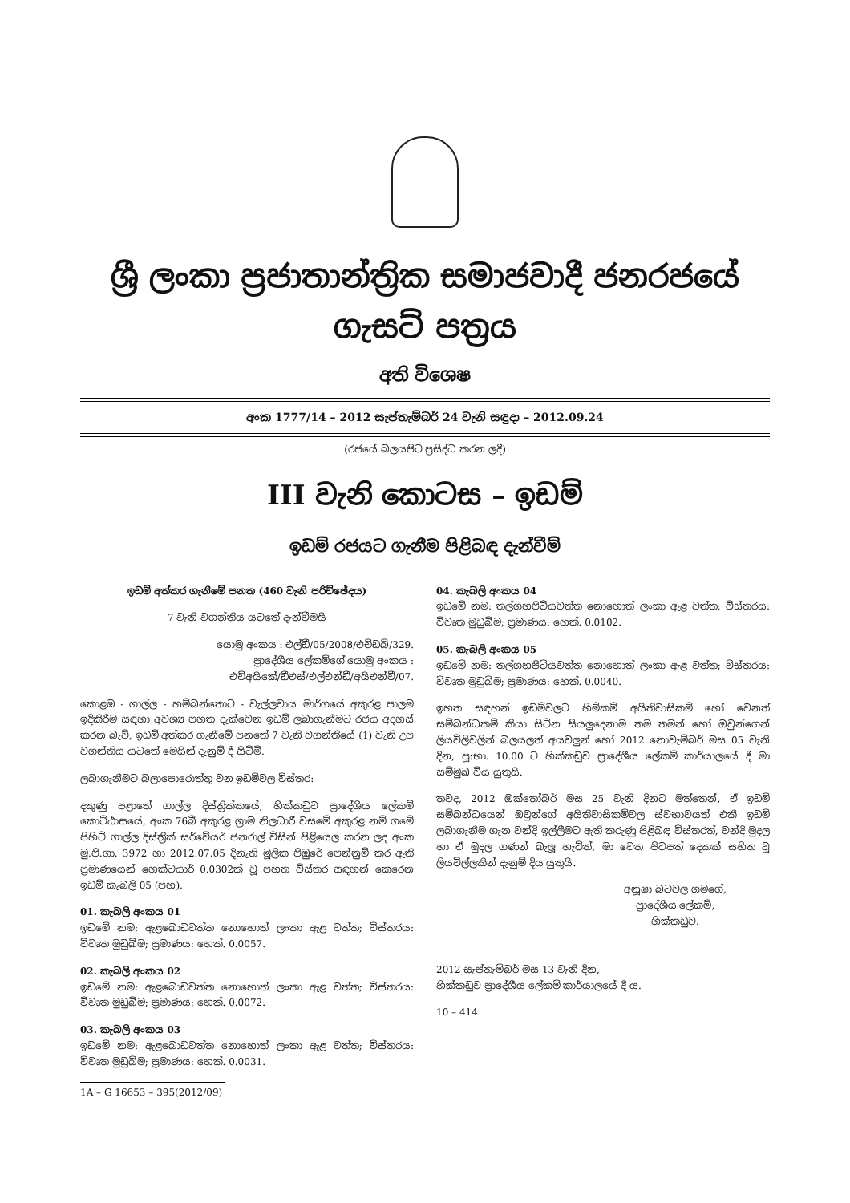ශ්‍රී ලංකා ප්‍රජාතාන්ත්‍රික සමාජවාදී ජනරජයේ ගැසට් පත්‍රය
අති විශෙෂ
අංක 1777/14 – 2012 සැප්තැම්බර් 24 වැනි සඳුදා – 2012.09.24
(රජයේ බලයපිට ප්‍රසිද්ධ කරන ලදී)
III වැනි කොටස – ඉඩම්
ඉඩම් රජයට ගැනීම පිළිබඳ දැන්වීම්
ඉඩම් අත්කර ගැනීමේ පනත (460 වැනි පරිච්ඡේදය)
7 වැනි වගන්තිය යටතේ දැන්වීමයි
යොමු අංකය : එල්ඩී/05/2008/එච්ඩබ්/329.
ප්‍රාදේශීය ලේකම්ගේ යොමු අංකය :
එච්අයිකේ/ඩීඑස්/එල්එන්ඩී/අයිඑන්වී/07.
කොළඹ - ගාල්ල - හම්බන්තොට - වැල්ලවාය මාර්ගයේ අකුරළ පාලම ඉදිකිරීම සඳහා අවශ්‍ය පහත දැක්වෙන ඉඩම් ලබාගැනීමට රජය අදහස් කරන බැව්, ඉඩම් අත්කර ගැනීමේ පනතේ 7 වැනි වගන්තියේ (1) වැනි උප වගන්තිය යටතේ මෙයින් දැනුම් දී සිටිමි.
ලබාගැනීමට බලාපොරොත්තු වන ඉඩම්වල විස්තර:
දකුණු පළාතේ ගාල්ල දිස්ත්‍රික්කයේ, හික්කඩුව ප්‍රාදේශීය ලේකම් කොට්ඨාසයේ, අංක 76බී අකුරළ ග්‍රාම නිලධාරී වසමේ අකුරළ නම් ගමේ පිහිටි ගාල්ල දිස්ත්‍රික් සර්වේයර් ජනරාල් විසින් පිළියෙල කරන ලද අංක මු.පි.ගා. 3972 හා 2012.07.05 දිනැති මූලික පිඹුරේ පෙන්නුම් කර ඇති ප්‍රමාණයෙන් හෙක්ටයාර් 0.0302ක් වූ පහත විස්තර සඳහන් කෙරෙන ඉඩම් කැබලි 05 (පහ).
01. කැබලි අංකය 01
ඉඩමේ නම: ඇළබොඩවත්ත නොහොත් ලංකා ඇළ වත්ත; විස්තරය: විවෘත මුඩුබිම; ප්‍රමාණය: හෙක්. 0.0057.
02. කැබලි අංකය 02
ඉඩමේ නම: ඇළබොඩවත්ත නොහොත් ලංකා ඇළ වත්ත; විස්තරය: විවෘත මුඩුබිම; ප්‍රමාණය: හෙක්. 0.0072.
03. කැබලි අංකය 03
ඉඩමේ නම: ඇළබොඩවත්ත නොහොත් ලංකා ඇළ වත්ත; විස්තරය: විවෘත මුඩුබිම; ප්‍රමාණය: හෙක්. 0.0031.
1A – G 16653 – 395(2012/09)
04. කැබලි අංකය 04
ඉඩමේ නම: තල්ගහපිටියවත්ත නොහොත් ලංකා ඇළ වත්ත; විස්තරය: විවෘත මුඩුබිම; ප්‍රමාණය: හෙක්. 0.0102.
05. කැබලි අංකය 05
ඉඩමේ නම: තල්ගහපිටියවත්ත නොහොත් ලංකා ඇළ වත්ත; විස්තරය: විවෘත මුඩුබිම; ප්‍රමාණය: හෙක්. 0.0040.
ඉහත සඳහන් ඉඩම්වලට හිමිකම් අයිතිවාසිකම් හෝ වෙනත් සම්බන්ධකම් කියා සිටින සියලුදෙනාම තම තමන් හෝ ඔවුන්ගෙන් ලියවිලිවලින් බලයලත් අයවලුන් හෝ 2012 නොවැම්බර් මස 05 වැනි දින, පූ:භා. 10.00 ට හික්කඩුව ප්‍රාදේශීය ලේකම් කාර්යාලයේ දී මා සම්මුඛ විය යුතුයි.
තවද, 2012 ඔක්තෝබර් මස 25 වැනි දිනට මත්තෙන්, ඒ ඉඩම් සම්බන්ධයෙන් ඔවුන්ගේ අයිතිවාසිකම්වල ස්වභාවයත් එකී ඉඩම් ලබාගැනීම ගැන වන්දි ඉල්ලීමට ඇති කරුණු පිළිබඳ විස්තරත්, වන්දි මුදල හා ඒ මුදල ගණන් බැලූ හැටිත්, මා වෙත පිටපත් දෙකක් සහිත වූ ලියවිල්ලකින් දැනුම් දිය යුතුයි.
අනූෂා බටවල ගමගේ,
ප්‍රාදේශීය ලේකම්,
හික්කඩුව.
2012 සැප්තැම්බර් මස 13 වැනි දින,
හික්කඩුව ප්‍රාදේශීය ලේකම් කාර්යාලයේ දී ය.
10 – 414